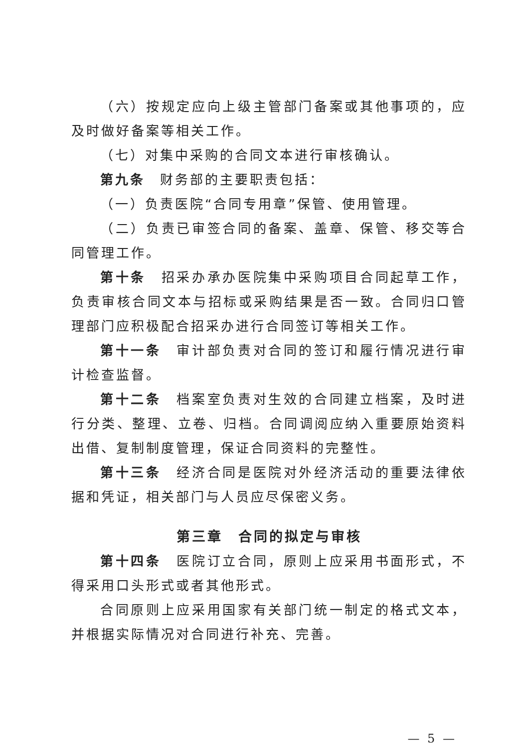（六）按规定应向上级主管部门备案或其他事项的，应及时做好备案等相关工作。
（七）对集中采购的合同文本进行审核确认。
第九条　财务部的主要职责包括：
（一）负责医院“合同专用章”保管、使用管理。
（二）负责已审签合同的备案、盖章、保管、移交等合同管理工作。
第十条　招采办承办医院集中采购项目合同起草工作，负责审核合同文本与招标或采购结果是否一致。合同归口管理部门应积极配合招采办进行合同签订等相关工作。
第十一条　审计部负责对合同的签订和履行情况进行审计检查监督。
第十二条　档案室负责对生效的合同建立档案，及时进行分类、整理、立卷、归档。合同调阅应纳入重要原始资料出借、复制制度管理，保证合同资料的完整性。
第十三条　经济合同是医院对外经济活动的重要法律依据和凭证，相关部门与人员应尽保密义务。
第三章　合同的拟定与审核
第十四条　医院订立合同，原则上应采用书面形式，不得采用口头形式或者其他形式。
合同原则上应采用国家有关部门统一制定的格式文本，并根据实际情况对合同进行补充、完善。
— 5 —